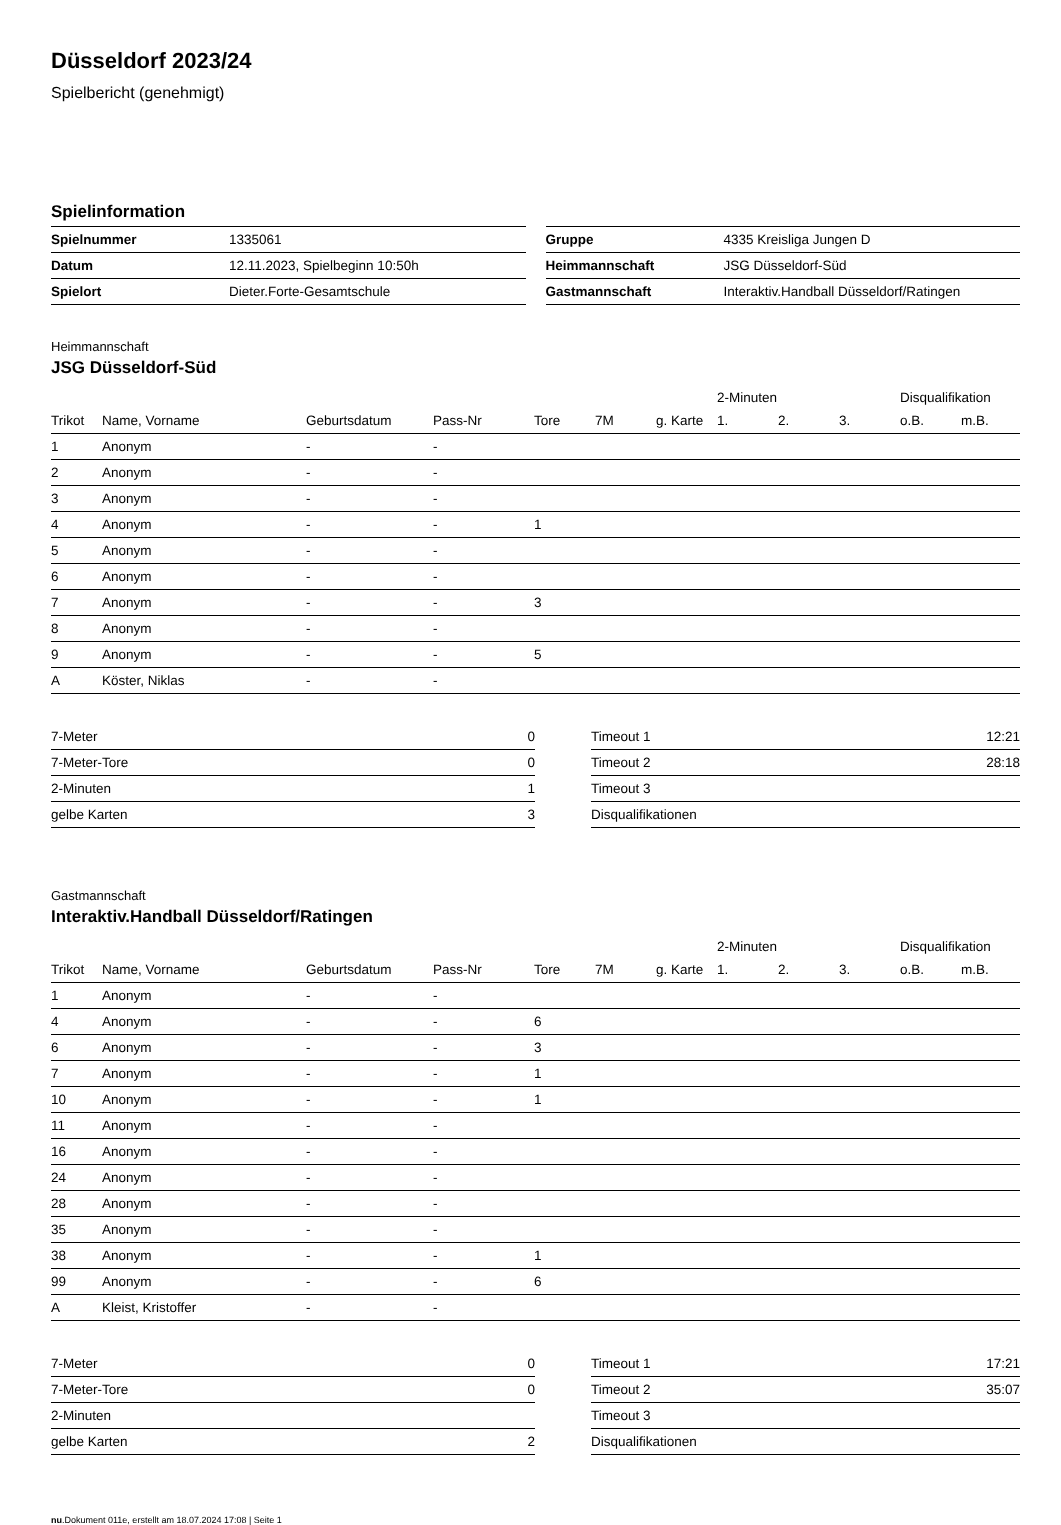Düsseldorf 2023/24
Spielbericht (genehmigt)
Spielinformation
| Spielnummer | 1335061 |
| Datum | 12.11.2023, Spielbeginn 10:50h |
| Spielort | Dieter.Forte-Gesamtschule |
| Gruppe | 4335 Kreisliga Jungen D |
| Heimmannschaft | JSG Düsseldorf-Süd |
| Gastmannschaft | Interaktiv.Handball Düsseldorf/Ratingen |
Heimmannschaft
JSG Düsseldorf-Süd
| | | | | | | | 2-Minuten | | | Disqualifikation | |
| --- | --- | --- | --- | --- | --- | --- | --- | --- | --- | --- | --- |
| Trikot | Name, Vorname | Geburtsdatum | Pass-Nr | Tore | 7M | g. Karte | 1. | 2. | 3. | o.B. | m.B. |
| 1 | Anonym | - | - | | | | | | | | |
| 2 | Anonym | - | - | | | | | | | | |
| 3 | Anonym | - | - | | | | | | | | |
| 4 | Anonym | - | - | 1 | | | | | | | |
| 5 | Anonym | - | - | | | | | | | | |
| 6 | Anonym | - | - | | | | | | | | |
| 7 | Anonym | - | - | 3 | | | | | | | |
| 8 | Anonym | - | - | | | | | | | | |
| 9 | Anonym | - | - | 5 | | | | | | | |
| A | Köster, Niklas | - | - | | | | | | | | |
| 7-Meter | 0 |
| 7-Meter-Tore | 0 |
| 2-Minuten | 1 |
| gelbe Karten | 3 |
| Timeout 1 | 12:21 |
| Timeout 2 | 28:18 |
| Timeout 3 | |
| Disqualifikationen | |
Gastmannschaft
Interaktiv.Handball Düsseldorf/Ratingen
| | | | | | | | 2-Minuten | | | Disqualifikation | |
| --- | --- | --- | --- | --- | --- | --- | --- | --- | --- | --- | --- |
| Trikot | Name, Vorname | Geburtsdatum | Pass-Nr | Tore | 7M | g. Karte | 1. | 2. | 3. | o.B. | m.B. |
| 1 | Anonym | - | - | | | | | | | | |
| 4 | Anonym | - | - | 6 | | | | | | | |
| 6 | Anonym | - | - | 3 | | | | | | | |
| 7 | Anonym | - | - | 1 | | | | | | | |
| 10 | Anonym | - | - | 1 | | | | | | | |
| 11 | Anonym | - | - | | | | | | | | |
| 16 | Anonym | - | - | | | | | | | | |
| 24 | Anonym | - | - | | | | | | | | |
| 28 | Anonym | - | - | | | | | | | | |
| 35 | Anonym | - | - | | | | | | | | |
| 38 | Anonym | - | - | 1 | | | | | | | |
| 99 | Anonym | - | - | 6 | | | | | | | |
| A | Kleist, Kristoffer | - | - | | | | | | | | |
| 7-Meter | 0 |
| 7-Meter-Tore | 0 |
| 2-Minuten | |
| gelbe Karten | 2 |
| Timeout 1 | 17:21 |
| Timeout 2 | 35:07 |
| Timeout 3 | |
| Disqualifikationen | |
nu.Dokument 011e, erstellt am 18.07.2024 17:08 | Seite 1